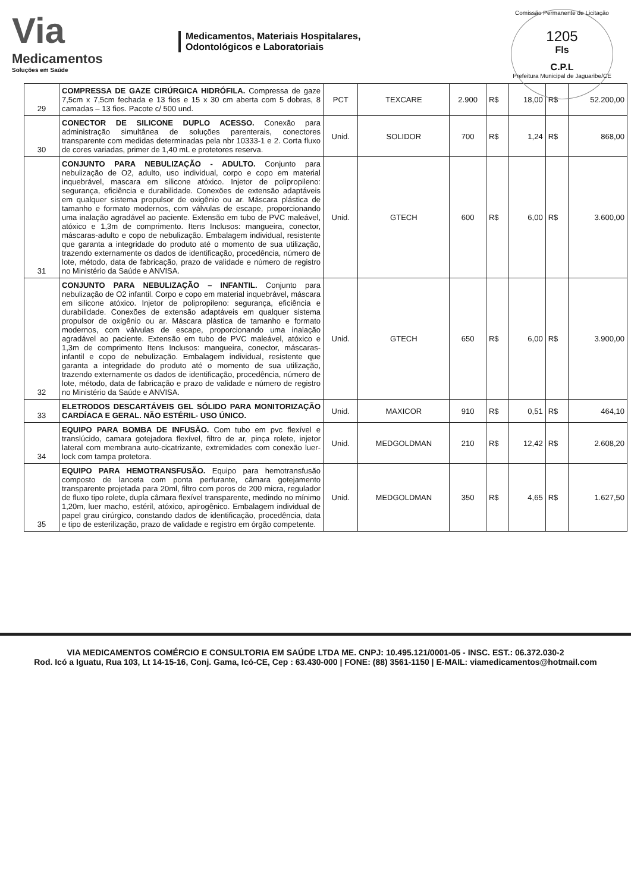Via
Medicamentos
Soluções em Saúde
Medicamentos, Materiais Hospitalares,
Odontológicos e Laboratoriais
Comissão Permanente de Licitação
1205
Fls
C.P.L
Prefeitura Municipal de Jaguaribe/CE
| 29 | COMPRESSA DE GAZE CIRÚRGICA HIDRÓFILA. Compressa de gaze 7,5cm x 7,5cm fechada e 13 fios e 15 x 30 cm aberta com 5 dobras, 8 camadas – 13 fios. Pacote c/ 500 und. | PCT | TEXCARE | 2.900 | R$ | 18,00 | R$ | 52.200,00 |
| 30 | CONECTOR DE SILICONE DUPLO ACESSO. Conexão para administração simultânea de soluções parenterais, conectores transparente com medidas determinadas pela nbr 10333-1 e 2. Corta fluxo de cores variadas, primer de 1,40 mL e protetores reserva. | Unid. | SOLIDOR | 700 | R$ | 1,24 | R$ | 868,00 |
| 31 | CONJUNTO PARA NEBULIZAÇÃO - ADULTO. Conjunto para nebulização de O2, adulto, uso individual, corpo e copo em material inquebrável, mascara em silicone atóxico. Injetor de polipropileno: segurança, eficiência e durabilidade. Conexões de extensão adaptáveis em qualquer sistema propulsor de oxigênio ou ar. Máscara plástica de tamanho e formato modernos, com válvulas de escape, proporcionando uma inalação agradável ao paciente. Extensão em tubo de PVC maleável, atóxico e 1,3m de comprimento. Itens Inclusos: mangueira, conector, máscaras-adulto e copo de nebulização. Embalagem individual, resistente que garanta a integridade do produto até o momento de sua utilização, trazendo externamente os dados de identificação, procedência, número de lote, método, data de fabricação, prazo de validade e número de registro no Ministério da Saúde e ANVISA. | Unid. | GTECH | 600 | R$ | 6,00 | R$ | 3.600,00 |
| 32 | CONJUNTO PARA NEBULIZAÇÃO – INFANTIL. Conjunto para nebulização de O2 infantil. Corpo e copo em material inquebrável, máscara em silicone atóxico. Injetor de polipropileno: segurança, eficiência e durabilidade. Conexões de extensão adaptáveis em qualquer sistema propulsor de oxigênio ou ar. Máscara plástica de tamanho e formato modernos, com válvulas de escape, proporcionando uma inalação agradável ao paciente. Extensão em tubo de PVC maleável, atóxico e 1,3m de comprimento Itens Inclusos: mangueira, conector, máscaras-infantil e copo de nebulização. Embalagem individual, resistente que garanta a integridade do produto até o momento de sua utilização, trazendo externamente os dados de identificação, procedência, número de lote, método, data de fabricação e prazo de validade e número de registro no Ministério da Saúde e ANVISA. | Unid. | GTECH | 650 | R$ | 6,00 | R$ | 3.900,00 |
| 33 | ELETRODOS DESCARTÁVEIS GEL SÓLIDO PARA MONITORIZAÇÃO CARDÍACA E GERAL. NÃO ESTÉRIL- USO ÚNICO. | Unid. | MAXICOR | 910 | R$ | 0,51 | R$ | 464,10 |
| 34 | EQUIPO PARA BOMBA DE INFUSÃO. Com tubo em pvc flexível e translúcido, camara gotejadora flexível, filtro de ar, pinça rolete, injetor lateral com membrana auto-cicatrizante, extremidades com conexão luer-lock com tampa protetora. | Unid. | MEDGOLDMAN | 210 | R$ | 12,42 | R$ | 2.608,20 |
| 35 | EQUIPO PARA HEMOTRANSFUSÃO. Equipo para hemotransfusão composto de lanceta com ponta perfurante, câmara gotejamento transparente projetada para 20ml, filtro com poros de 200 micra, regulador de fluxo tipo rolete, dupla câmara flexível transparente, medindo no mínimo 1,20m, luer macho, estéril, atóxico, apirogênico. Embalagem individual de papel grau cirúrgico, constando dados de identificação, procedência, data e tipo de esterilização, prazo de validade e registro em órgão competente. | Unid. | MEDGOLDMAN | 350 | R$ | 4,65 | R$ | 1.627,50 |
VIA MEDICAMENTOS COMÉRCIO E CONSULTORIA EM SAÚDE LTDA ME. CNPJ: 10.495.121/0001-05 - INSC. EST.: 06.372.030-2
Rod. Icó a Iguatu, Rua 103, Lt 14-15-16, Conj. Gama, Icó-CE, Cep : 63.430-000 | FONE: (88) 3561-1150 | E-MAIL: viamedicamentos@hotmail.com